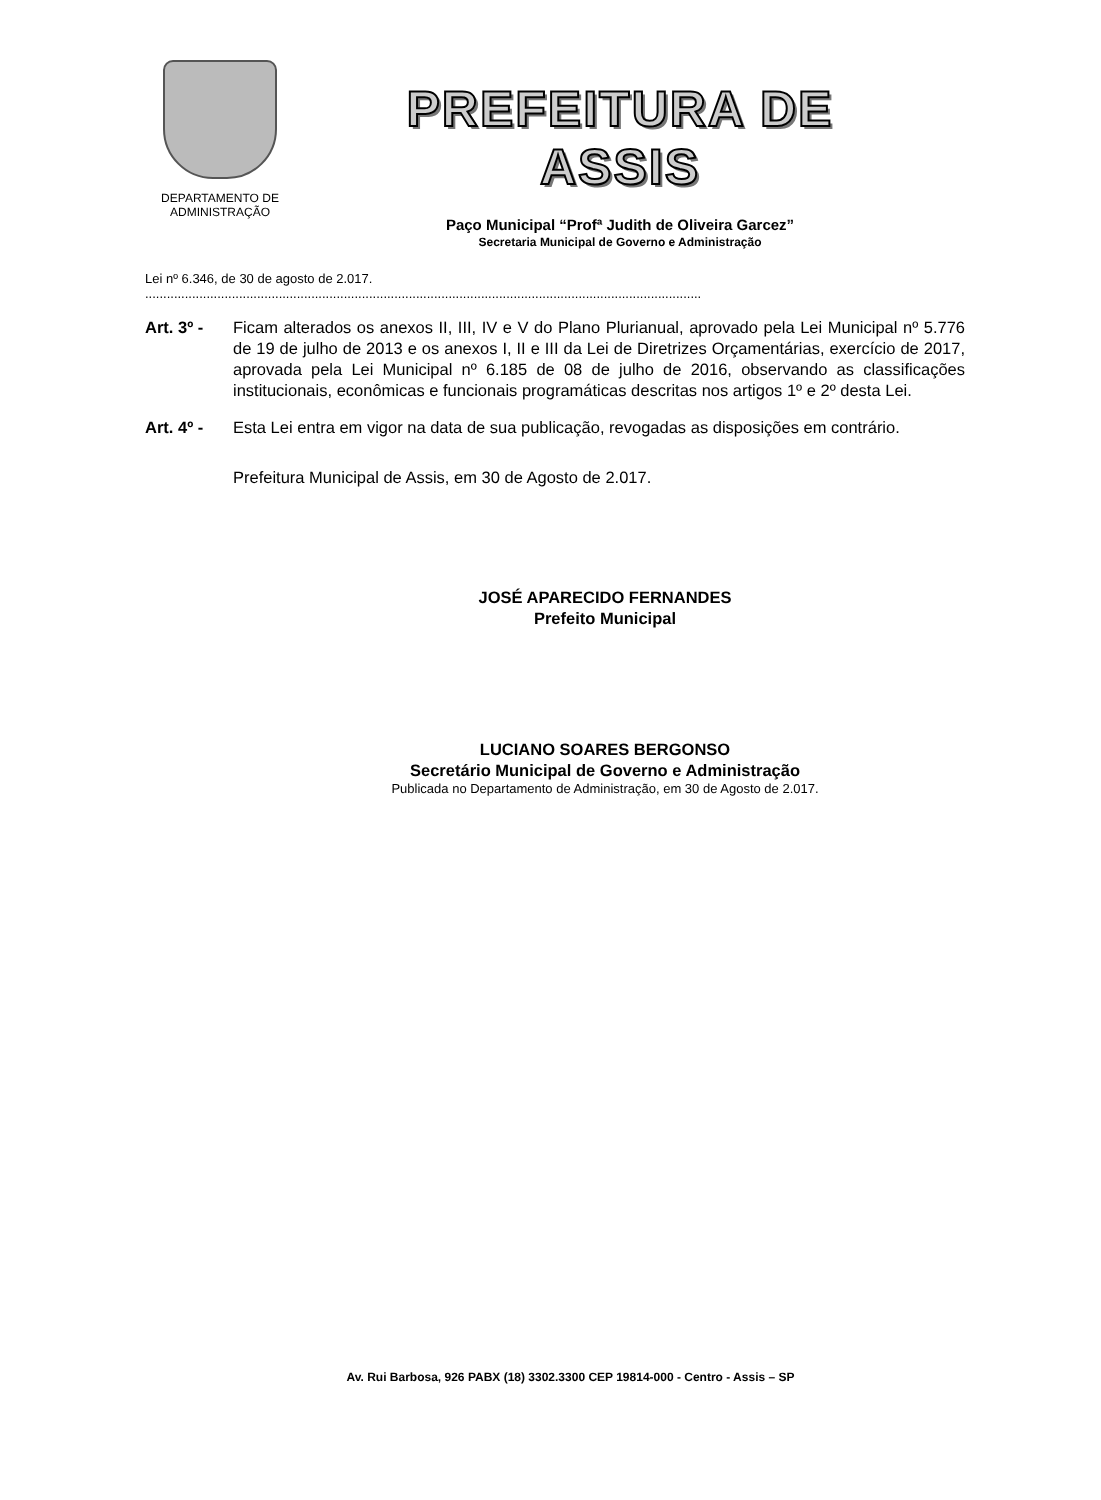DEPARTAMENTO DE
ADMINISTRAÇÃO
PREFEITURA DE ASSIS
Paço Municipal “Profª Judith de Oliveira Garcez”
Secretaria Municipal de Governo e Administração
Lei nº 6.346, de 30 de agosto de 2.017.
..........................................................................................................................................................
Art. 3º -
Ficam alterados os anexos II, III, IV e V do Plano Plurianual, aprovado pela Lei Municipal nº 5.776 de 19 de julho de 2013 e os anexos I, II e III da Lei de Diretrizes Orçamentárias, exercício de 2017, aprovada pela Lei Municipal nº 6.185 de 08 de julho de 2016, observando as classificações institucionais, econômicas e funcionais programáticas descritas nos artigos 1º e 2º desta Lei.
Art. 4º -
Esta Lei entra em vigor na data de sua publicação, revogadas as disposições em contrário.
Prefeitura Municipal de Assis, em 30 de Agosto de 2.017.
JOSÉ APARECIDO FERNANDES
Prefeito Municipal
LUCIANO SOARES BERGONSO
Secretário Municipal de Governo e Administração
Publicada no Departamento de Administração, em 30 de Agosto de 2.017.
Av. Rui Barbosa, 926 PABX (18) 3302.3300 CEP 19814-000 - Centro - Assis – SP